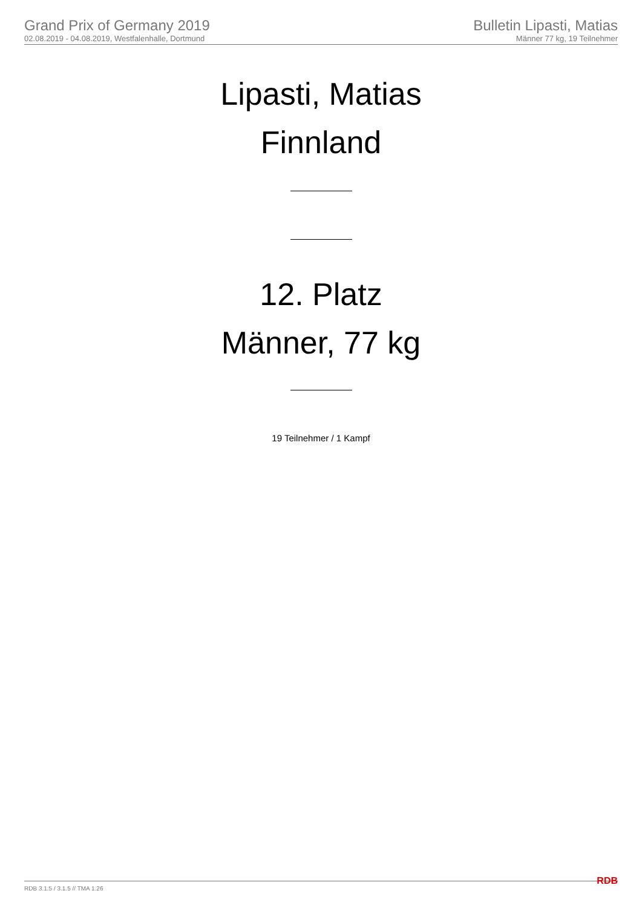Grand Prix of Germany 2019
02.08.2019 - 04.08.2019, Westfalenhalle, Dortmund
Bulletin Lipasti, Matias
Männer 77 kg, 19 Teilnehmer
Lipasti, Matias
Finnland
12. Platz
Männer, 77 kg
19 Teilnehmer / 1 Kampf
RDB 3.1.5 / 3.1.5 // TMA 1.26 RDB